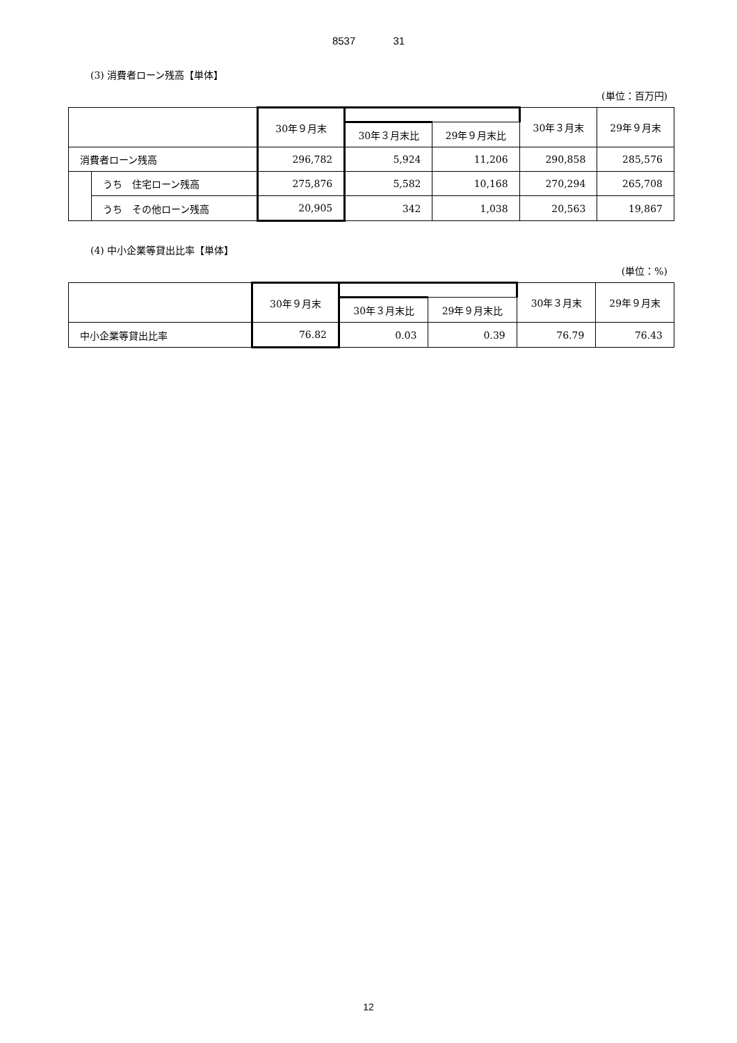8537 31
(3) 消費者ローン残高【単体】
(単位：百万円)
| | | 30年９月末 | | | 30年３月末 | 29年９月末 |
| --- | --- | --- | --- | --- | --- | --- |
| | | | 30年３月末比 | 29年９月末比 | | |
| 消費者ローン残高 | | 296,782 | 5,924 | 11,206 | 290,858 | 285,576 |
| | うち 住宅ローン残高 | 275,876 | 5,582 | 10,168 | 270,294 | 265,708 |
| | うち その他ローン残高 | 20,905 | 342 | 1,038 | 20,563 | 19,867 |
(4) 中小企業等貸出比率【単体】
(単位：%)
| | 30年９月末 | | | 30年３月末 | 29年９月末 |
| --- | --- | --- | --- | --- | --- |
| | | 30年３月末比 | 29年９月末比 | | |
| 中小企業等貸出比率 | 76.82 | 0.03 | 0.39 | 76.79 | 76.43 |
12